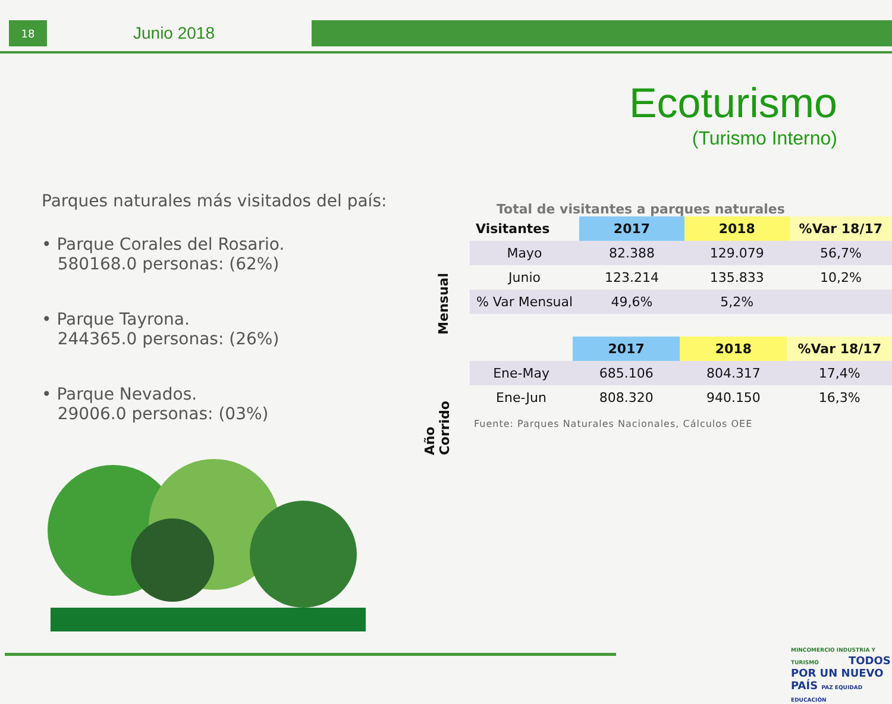18
Junio 2018
Ecoturismo
(Turismo Interno)
Parques naturales más visitados del país:
• Parque Corales del Rosario.
580168.0 personas: (62%)
• Parque Tayrona.
244365.0 personas: (26%)
• Parque Nevados.
29006.0 personas: (03%)
Total de visitantes a parques naturales
Mensual
| Visitantes | 2017 | 2018 | %Var 18/17 |
| --- | --- | --- | --- |
| Mayo | 82.388 | 129.079 | 56,7% |
| Junio | 123.214 | 135.833 | 10,2% |
| % Var Mensual | 49,6% | 5,2% | |
Año
Corrido
| | 2017 | 2018 | %Var 18/17 |
| --- | --- | --- | --- |
| Ene-May | 685.106 | 804.317 | 17,4% |
| Ene-Jun | 808.320 | 940.150 | 16,3% |
Fuente: Parques Naturales Nacionales, Cálculos OEE
MINCOMERCIO INDUSTRIA Y TURISMO TODOS POR UN NUEVO PAÍS PAZ EQUIDAD EDUCACIÓN